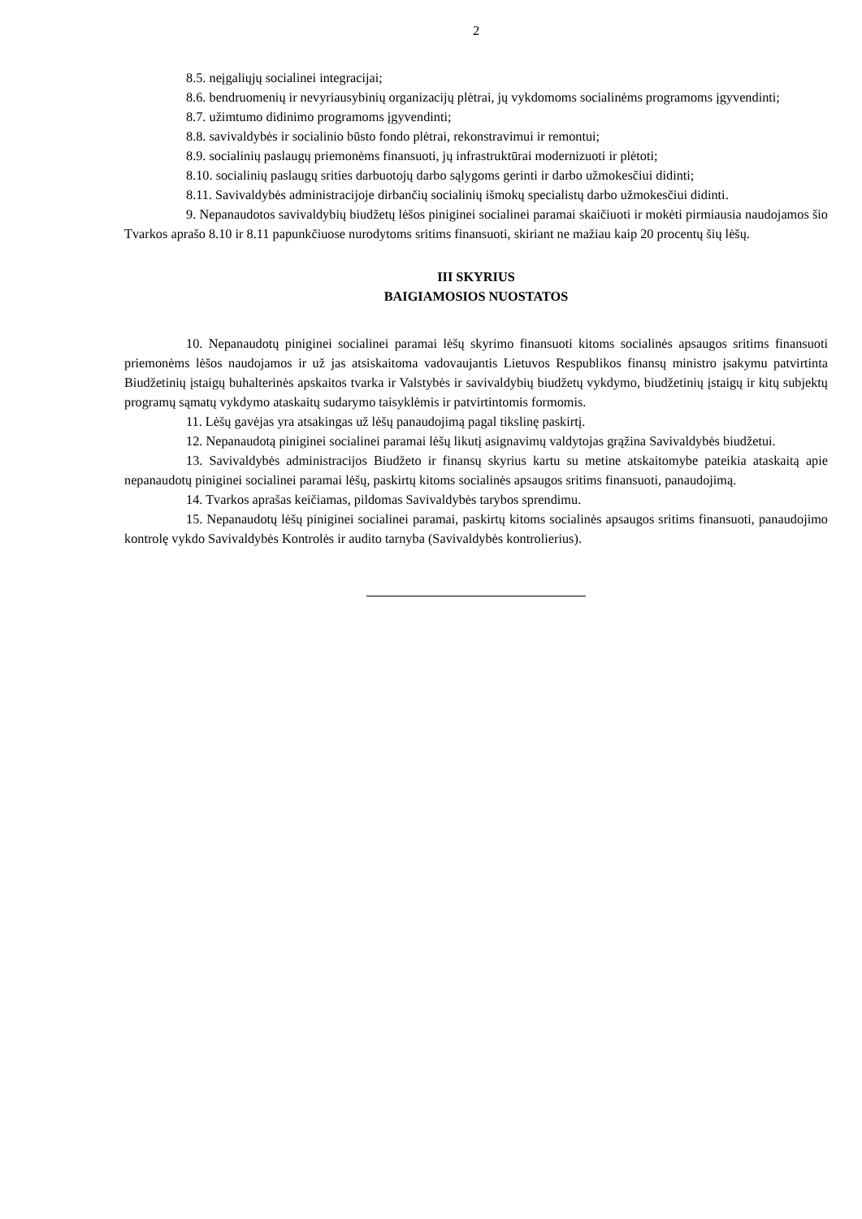2
8.5. neįgaliųjų socialinei integracijai;
8.6. bendruomenių ir nevyriausybinių organizacijų plėtrai, jų vykdomoms socialinėms programoms įgyvendinti;
8.7. užimtumo didinimo programoms įgyvendinti;
8.8. savivaldybės ir socialinio būsto fondo plėtrai, rekonstravimui ir remontui;
8.9. socialinių paslaugų priemonėms finansuoti, jų infrastruktūrai modernizuoti ir plėtoti;
8.10. socialinių paslaugų srities darbuotojų darbo sąlygoms gerinti ir darbo užmokesčiui didinti;
8.11. Savivaldybės administracijoje dirbančių socialinių išmokų specialistų darbo užmokesčiui didinti.
9. Nepanaudotos savivaldybių biudžetų lėšos piniginei socialinei paramai skaičiuoti ir mokėti pirmiausia naudojamos šio Tvarkos aprašo 8.10 ir 8.11 papunkčiuose nurodytoms sritims finansuoti, skiriant ne mažiau kaip 20 procentų šių lėšų.
III SKYRIUS
BAIGIAMOSIOS NUOSTATOS
10. Nepanaudotų piniginei socialinei paramai lėšų skyrimo finansuoti kitoms socialinės apsaugos sritims finansuoti priemonėms lėšos naudojamos ir už jas atsiskaitoma vadovaujantis Lietuvos Respublikos finansų ministro įsakymu patvirtinta Biudžetinių įstaigų buhalterinės apskaitos tvarka ir Valstybės ir savivaldybių biudžetų vykdymo, biudžetinių įstaigų ir kitų subjektų programų sąmatų vykdymo ataskaitų sudarymo taisyklėmis ir patvirtintomis formomis.
11. Lėšų gavėjas yra atsakingas už lėšų panaudojimą pagal tikslinę paskirtį.
12. Nepanaudotą piniginei socialinei paramai lėšų likutį asignavimų valdytojas grąžina Savivaldybės biudžetui.
13. Savivaldybės administracijos Biudžeto ir finansų skyrius kartu su metine atskaitomybe pateikia ataskaitą apie nepanaudotų piniginei socialinei paramai lėšų, paskirtų kitoms socialinės apsaugos sritims finansuoti, panaudojimą.
14. Tvarkos aprašas keičiamas, pildomas Savivaldybės tarybos sprendimu.
15. Nepanaudotų lėšų piniginei socialinei paramai, paskirtų kitoms socialinės apsaugos sritims finansuoti, panaudojimo kontrolę vykdo Savivaldybės Kontrolės ir audito tarnyba (Savivaldybės kontrolierius).